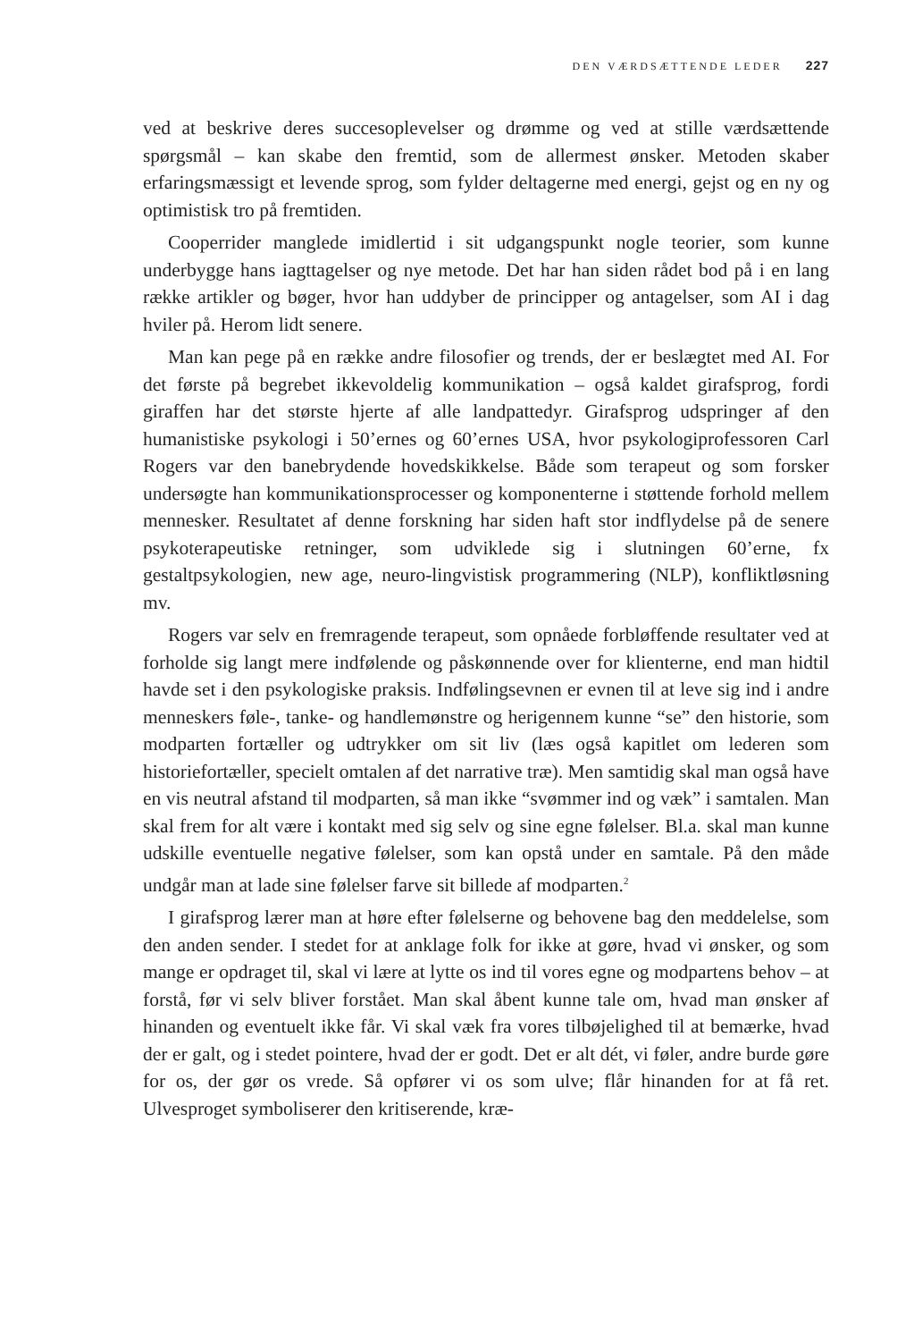DEN VÆRDSÆTTENDE LEDER 227
ved at beskrive deres succesoplevelser og drømme og ved at stille værdsættende spørgsmål – kan skabe den fremtid, som de allermest ønsker. Metoden skaber erfaringsmæssigt et levende sprog, som fylder deltagerne med energi, gejst og en ny og optimistisk tro på fremtiden.
Cooperrider manglede imidlertid i sit udgangspunkt nogle teorier, som kunne underbygge hans iagttagelser og nye metode. Det har han siden rådet bod på i en lang række artikler og bøger, hvor han uddyber de principper og antagelser, som AI i dag hviler på. Herom lidt senere.
Man kan pege på en række andre filosofier og trends, der er beslægtet med AI. For det første på begrebet ikkevoldelig kommunikation – også kaldet girafsprog, fordi giraffen har det største hjerte af alle landpattedyr. Girafsprog udspringer af den humanistiske psykologi i 50’ernes og 60’ernes USA, hvor psykologiprofessoren Carl Rogers var den banebrydende hovedskikkelse. Både som terapeut og som forsker undersøgte han kommunikationsprocesser og komponenterne i støttende forhold mellem mennesker. Resultatet af denne forskning har siden haft stor indflydelse på de senere psykoterapeutiske retninger, som udviklede sig i slutningen 60’erne, fx gestaltpsykologien, new age, neuro-lingvistisk programmering (NLP), konfliktløsning mv.
Rogers var selv en fremragende terapeut, som opnåede forbløffende resultater ved at forholde sig langt mere indfølende og påskønnende over for klienterne, end man hidtil havde set i den psykologiske praksis. Indfølingsevnen er evnen til at leve sig ind i andre menneskers føle-, tanke- og handlemønstre og herigennem kunne “se” den historie, som modparten fortæller og udtrykker om sit liv (læs også kapitlet om lederen som historiefortæller, specielt omtalen af det narrative træ). Men samtidig skal man også have en vis neutral afstand til modparten, så man ikke “svømmer ind og væk” i samtalen. Man skal frem for alt være i kontakt med sig selv og sine egne følelser. Bl.a. skal man kunne udskille eventuelle negative følelser, som kan opstå under en samtale. På den måde undgår man at lade sine følelser farve sit billede af modparten.<sup>2</sup>
I girafsprog lærer man at høre efter følelserne og behovene bag den meddelelse, som den anden sender. I stedet for at anklage folk for ikke at gøre, hvad vi ønsker, og som mange er opdraget til, skal vi lære at lytte os ind til vores egne og modpartens behov – at forstå, før vi selv bliver forstået. Man skal åbent kunne tale om, hvad man ønsker af hinanden og eventuelt ikke får. Vi skal væk fra vores tilbøjelighed til at bemærke, hvad der er galt, og i stedet pointere, hvad der er godt. Det er alt dét, vi føler, andre burde gøre for os, der gør os vrede. Så opfører vi os som ulve; flår hinanden for at få ret. Ulvesproget symboliserer den kritiserende, kræ-